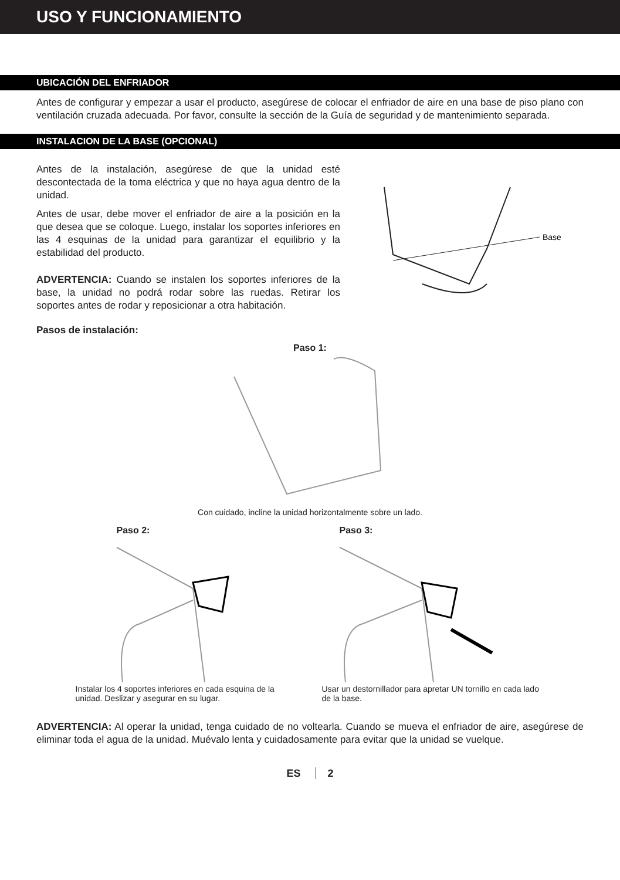USO Y FUNCIONAMIENTO
UBICACIÓN DEL ENFRIADOR
Antes de configurar y empezar a usar el producto, asegúrese de colocar el enfriador de aire en una base de piso plano con ventilación cruzada adecuada. Por favor, consulte la sección de la Guía de seguridad y de mantenimiento separada.
INSTALACION DE LA BASE (OPCIONAL)
Antes de la instalación, asegúrese de que la unidad esté descontectada de la toma eléctrica y que no haya agua dentro de la unidad.
Antes de usar, debe mover el enfriador de aire a la posición en la que desea que se coloque. Luego, instalar los soportes inferiores en las 4 esquinas de la unidad para garantizar el equilibrio y la estabilidad del producto.
ADVERTENCIA: Cuando se instalen los soportes inferiores de la base, la unidad no podrá rodar sobre las ruedas. Retirar los soportes antes de rodar y reposicionar a otra habitación.
Base
Pasos de instalación:
Paso 1:
Con cuidado, incline la unidad horizontalmente sobre un lado.
Paso 2:
Instalar los 4 soportes inferiores en cada esquina de la unidad. Deslizar y asegurar en su lugar.
Paso 3:
Usar un destornillador para apretar UN tornillo en cada lado de la base.
ADVERTENCIA: Al operar la unidad, tenga cuidado de no voltearla. Cuando se mueva el enfriador de aire, asegúrese de eliminar toda el agua de la unidad. Muévalo lenta y cuidadosamente para evitar que la unidad se vuelque.
ES 2